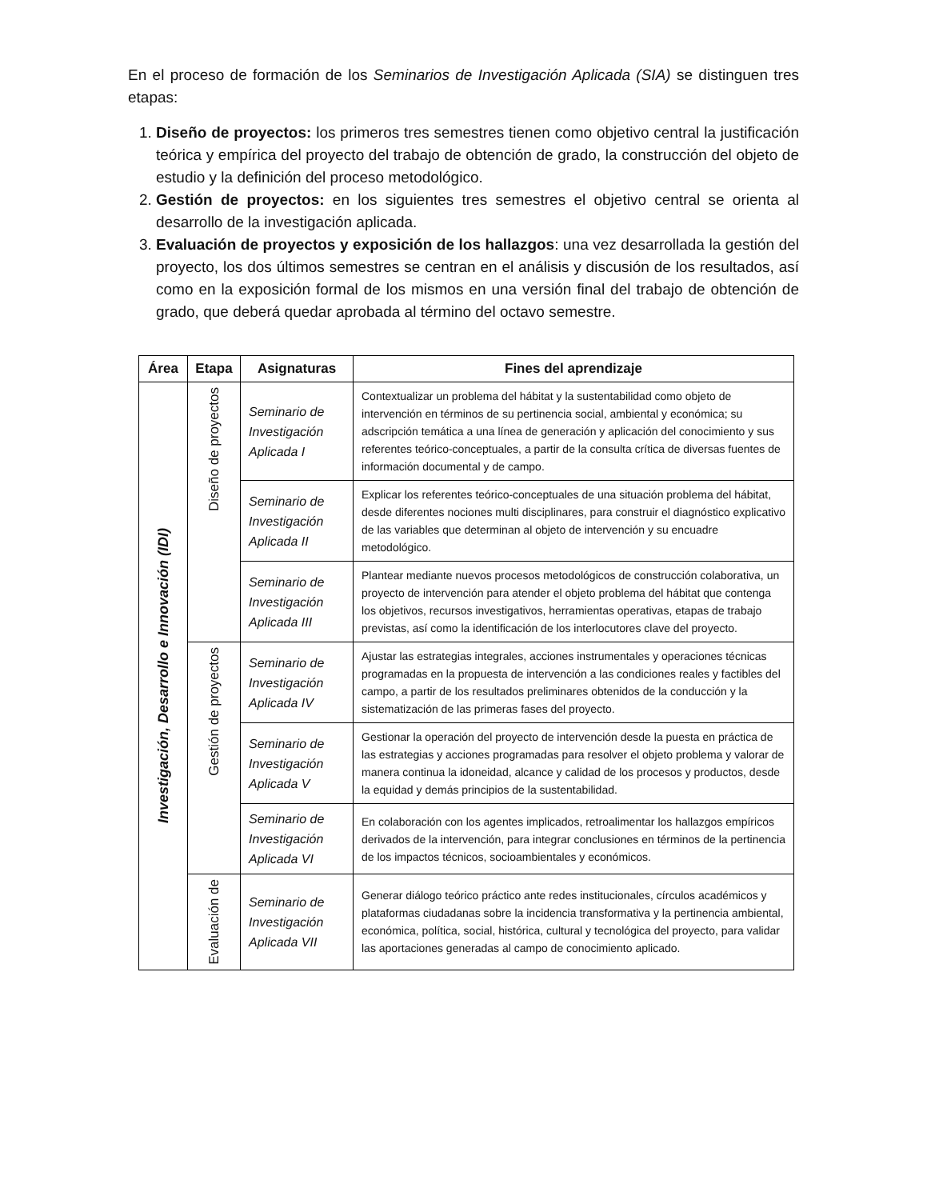En el proceso de formación de los Seminarios de Investigación Aplicada (SIA) se distinguen tres etapas:
1. Diseño de proyectos: los primeros tres semestres tienen como objetivo central la justificación teórica y empírica del proyecto del trabajo de obtención de grado, la construcción del objeto de estudio y la definición del proceso metodológico.
2. Gestión de proyectos: en los siguientes tres semestres el objetivo central se orienta al desarrollo de la investigación aplicada.
3. Evaluación de proyectos y exposición de los hallazgos: una vez desarrollada la gestión del proyecto, los dos últimos semestres se centran en el análisis y discusión de los resultados, así como en la exposición formal de los mismos en una versión final del trabajo de obtención de grado, que deberá quedar aprobada al término del octavo semestre.
| Área | Etapa | Asignaturas | Fines del aprendizaje |
| --- | --- | --- | --- |
| Investigación, Desarrollo e Innovación (IDI) | Diseño de proyectos | Seminario de Investigación Aplicada I | Contextualizar un problema del hábitat y la sustentabilidad como objeto de intervención en términos de su pertinencia social, ambiental y económica; su adscripción temática a una línea de generación y aplicación del conocimiento y sus referentes teórico-conceptuales, a partir de la consulta crítica de diversas fuentes de información documental y de campo. |
| | | Seminario de Investigación Aplicada II | Explicar los referentes teórico-conceptuales de una situación problema del hábitat, desde diferentes nociones multi disciplinares, para construir el diagnóstico explicativo de las variables que determinan al objeto de intervención y su encuadre metodológico. |
| | | Seminario de Investigación Aplicada III | Plantear mediante nuevos procesos metodológicos de construcción colaborativa, un proyecto de intervención para atender el objeto problema del hábitat que contenga los objetivos, recursos investigativos, herramientas operativas, etapas de trabajo previstas, así como la identificación de los interlocutores clave del proyecto. |
| | Gestión de proyectos | Seminario de Investigación Aplicada IV | Ajustar las estrategias integrales, acciones instrumentales y operaciones técnicas programadas en la propuesta de intervención a las condiciones reales y factibles del campo, a partir de los resultados preliminares obtenidos de la conducción y la sistematización de las primeras fases del proyecto. |
| | | Seminario de Investigación Aplicada V | Gestionar la operación del proyecto de intervención desde la puesta en práctica de las estrategias y acciones programadas para resolver el objeto problema y valorar de manera continua la idoneidad, alcance y calidad de los procesos y productos, desde la equidad y demás principios de la sustentabilidad. |
| | | Seminario de Investigación Aplicada VI | En colaboración con los agentes implicados, retroalimentar los hallazgos empíricos derivados de la intervención, para integrar conclusiones en términos de la pertinencia de los impactos técnicos, socioambientales y económicos. |
| | Evaluación de | Seminario de Investigación Aplicada VII | Generar diálogo teórico práctico ante redes institucionales, círculos académicos y plataformas ciudadanas sobre la incidencia transformativa y la pertinencia ambiental, económica, política, social, histórica, cultural y tecnológica del proyecto, para validar las aportaciones generadas al campo de conocimiento aplicado. |